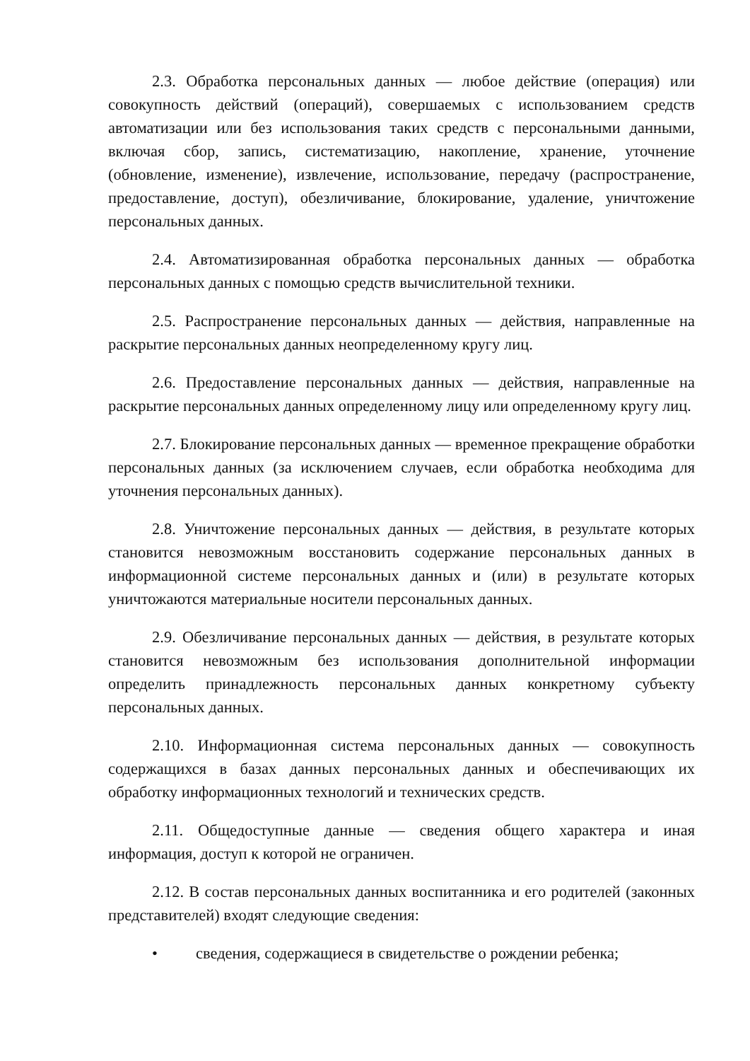2.3. Обработка персональных данных — любое действие (операция) или совокупность действий (операций), совершаемых с использованием средств автоматизации или без использования таких средств с персональными данными, включая сбор, запись, систематизацию, накопление, хранение, уточнение (обновление, изменение), извлечение, использование, передачу (распространение, предоставление, доступ), обезличивание, блокирование, удаление, уничтожение персональных данных.
2.4. Автоматизированная обработка персональных данных — обработка персональных данных с помощью средств вычислительной техники.
2.5. Распространение персональных данных — действия, направленные на раскрытие персональных данных неопределенному кругу лиц.
2.6. Предоставление персональных данных — действия, направленные на раскрытие персональных данных определенному лицу или определенному кругу лиц.
2.7. Блокирование персональных данных — временное прекращение обработки персональных данных (за исключением случаев, если обработка необходима для уточнения персональных данных).
2.8. Уничтожение персональных данных — действия, в результате которых становится невозможным восстановить содержание персональных данных в информационной системе персональных данных и (или) в результате которых уничтожаются материальные носители персональных данных.
2.9. Обезличивание персональных данных — действия, в результате которых становится невозможным без использования дополнительной информации определить принадлежность персональных данных конкретному субъекту персональных данных.
2.10. Информационная система персональных данных — совокупность содержащихся в базах данных персональных данных и обеспечивающих их обработку информационных технологий и технических средств.
2.11. Общедоступные данные — сведения общего характера и иная информация, доступ к которой не ограничен.
2.12. В состав персональных данных воспитанника и его родителей (законных представителей) входят следующие сведения:
• сведения, содержащиеся в свидетельстве о рождении ребенка;